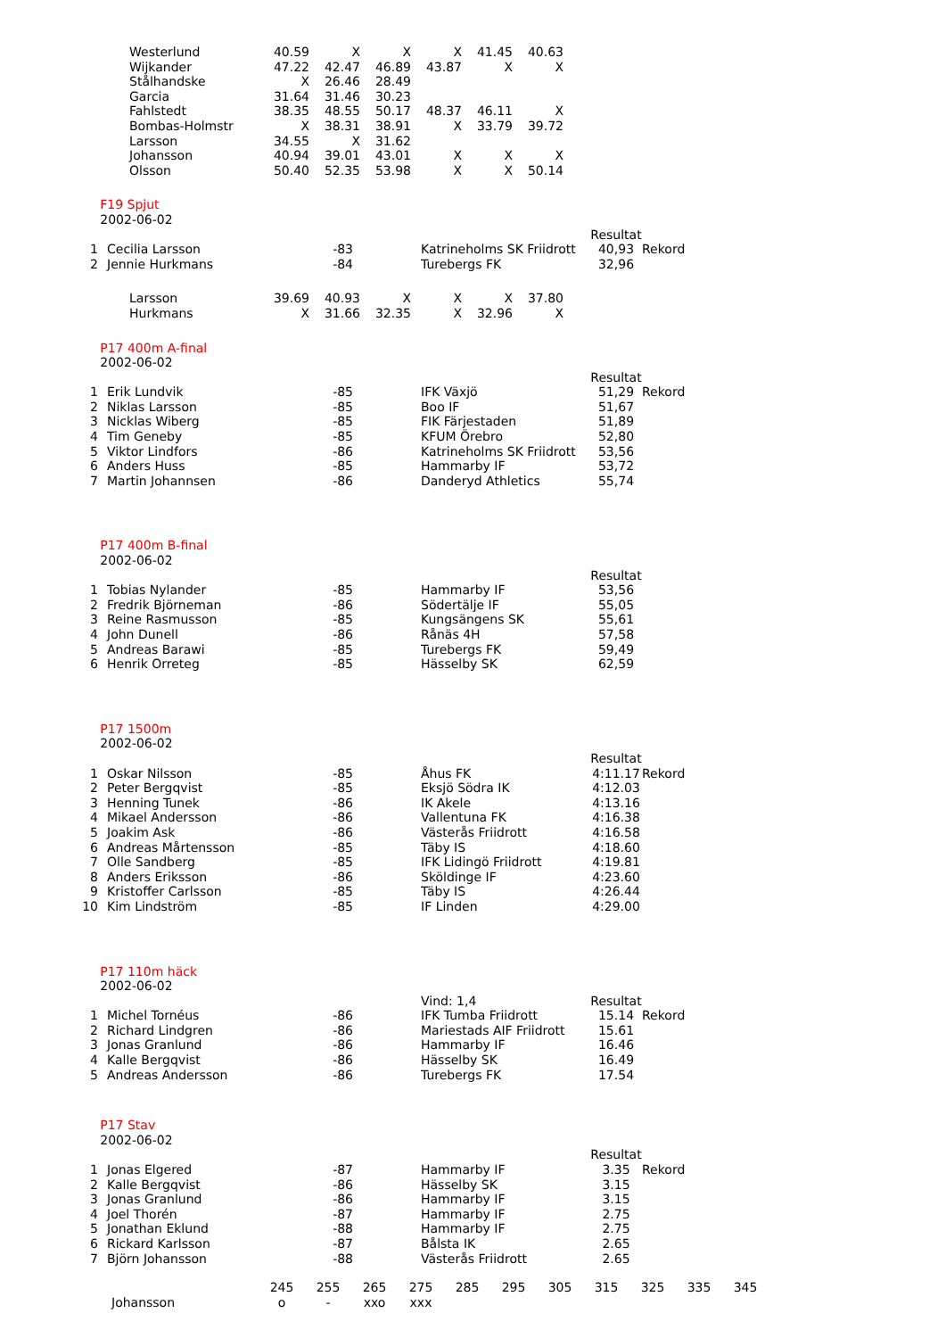| Westerlund | 40.59 | X | X | X | 41.45 | 40.63 |
| Wijkander | 47.22 | 42.47 | 46.89 | 43.87 | X | X |
| Stålhandske | X | 26.46 | 28.49 | | | |
| Garcia | 31.64 | 31.46 | 30.23 | | | |
| Fahlstedt | 38.35 | 48.55 | 50.17 | 48.37 | 46.11 | X |
| Bombas-Holmstr | X | 38.31 | 38.91 | X | 33.79 | 39.72 |
| Larsson | 34.55 | X | 31.62 | | | |
| Johansson | 40.94 | 39.01 | 43.01 | X | X | X |
| Olsson | 50.40 | 52.35 | 53.98 | X | X | 50.14 |
| F19 Spjut | | | | | |
| 2002-06-02 | | | | | |
| | | | | Resultat | |
| 1 | Cecilia Larsson | -83 | Katrineholms SK Friidrott | 40,93 | Rekord |
| 2 | Jennie Hurkmans | -84 | Turebergs FK | 32,96 | |
| Larsson | 39.69 | 40.93 | X | X | X | 37.80 |
| Hurkmans | X | 31.66 | 32.35 | X | 32.96 | X |
| P17 400m A-final | | | | | |
| 2002-06-02 | | | | | |
| | | | | Resultat | |
| 1 | Erik Lundvik | -85 | IFK Växjö | 51,29 | Rekord |
| 2 | Niklas Larsson | -85 | Boo IF | 51,67 | |
| 3 | Nicklas Wiberg | -85 | FIK Färjestaden | 51,89 | |
| 4 | Tim Geneby | -85 | KFUM Örebro | 52,80 | |
| 5 | Viktor Lindfors | -86 | Katrineholms SK Friidrott | 53,56 | |
| 6 | Anders Huss | -85 | Hammarby IF | 53,72 | |
| 7 | Martin Johannsen | -86 | Danderyd Athletics | 55,74 | |
| P17 400m B-final | | | | |
| 2002-06-02 | | | | |
| | | | | Resultat |
| 1 | Tobias Nylander | -85 | Hammarby IF | 53,56 |
| 2 | Fredrik Björneman | -86 | Södertälje IF | 55,05 |
| 3 | Reine Rasmusson | -85 | Kungsängens SK | 55,61 |
| 4 | John Dunell | -86 | Rånäs 4H | 57,58 |
| 5 | Andreas Barawi | -85 | Turebergs FK | 59,49 |
| 6 | Henrik Orreteg | -85 | Hässelby SK | 62,59 |
| P17 1500m | | | | | |
| 2002-06-02 | | | | | |
| | | | | Resultat | |
| 1 | Oskar Nilsson | -85 | Åhus FK | 4:11.17 | Rekord |
| 2 | Peter Bergqvist | -85 | Eksjö Södra IK | 4:12.03 | |
| 3 | Henning Tunek | -86 | IK Akele | 4:13.16 | |
| 4 | Mikael Andersson | -86 | Vallentuna FK | 4:16.38 | |
| 5 | Joakim Ask | -86 | Västerås Friidrott | 4:16.58 | |
| 6 | Andreas Mårtensson | -85 | Täby IS | 4:18.60 | |
| 7 | Olle Sandberg | -85 | IFK Lidingö Friidrott | 4:19.81 | |
| 8 | Anders Eriksson | -86 | Sköldinge IF | 4:23.60 | |
| 9 | Kristoffer Carlsson | -85 | Täby IS | 4:26.44 | |
| 10 | Kim Lindström | -85 | IF Linden | 4:29.00 | |
| P17 110m häck | | | | | |
| 2002-06-02 | | | | | |
| | | | Vind: 1,4 | Resultat | |
| 1 | Michel Tornéus | -86 | IFK Tumba Friidrott | 15.14 | Rekord |
| 2 | Richard Lindgren | -86 | Mariestads AIF Friidrott | 15.61 | |
| 3 | Jonas Granlund | -86 | Hammarby IF | 16.46 | |
| 4 | Kalle Bergqvist | -86 | Hässelby SK | 16.49 | |
| 5 | Andreas Andersson | -86 | Turebergs FK | 17.54 | |
| P17 Stav | | | | | |
| 2002-06-02 | | | | | |
| | | | | Resultat | |
| 1 | Jonas Elgered | -87 | Hammarby IF | 3.35 | Rekord |
| 2 | Kalle Bergqvist | -86 | Hässelby SK | 3.15 | |
| 3 | Jonas Granlund | -86 | Hammarby IF | 3.15 | |
| 4 | Joel Thorén | -87 | Hammarby IF | 2.75 | |
| 5 | Jonathan Eklund | -88 | Hammarby IF | 2.75 | |
| 6 | Rickard Karlsson | -87 | Bålsta IK | 2.65 | |
| 7 | Björn Johansson | -88 | Västerås Friidrott | 2.65 | |
| | 245 | 255 | 265 | 275 | 285 | 295 | 305 | 315 | 325 | 335 | 345 |
| Johansson | o | - | xxo | xxx | | | | | | | |